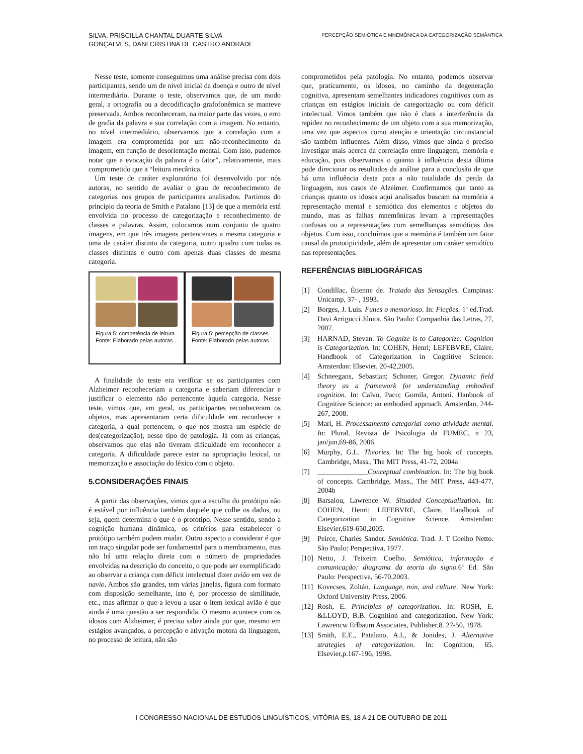SILVA, PRISCILLA CHANTAL DUARTE SILVA
GONÇALVES, DANI CRISTINA DE CASTRO ANDRADE
PERCEPÇÃO SEMIÓTICA E MNEMÔNICA DA CATEGORIZAÇÃO SEMÂNTICA
Nesse teste, somente conseguimos uma análise precisa com dois participantes, sendo um de nível inicial da doença e outro de nível intermediário. Durante o teste, observamos que, de um modo geral, a ortografia ou a decodificação grafofonêmica se manteve preservada. Ambos reconheceram, na maior parte das vezes, o erro de grafia da palavra e sua correlação com a imagem. No entanto, no nível intermediário, observamos que a correlação com a imagem era comprometida por um não-reconhecimento da imagem, em função de desorientação mental. Com isso, pudemos notar que a evocação da palavra é o fator”, relativamente, mais comprometido que a “leitura mecânica.
Um teste de caráter exploratório foi desenvolvido por nós autoras, no sentido de avaliar o grau de reconhecimento de categorias nos grupos de participantes analisados. Partimos do princípio da teoria de Smith e Patalano [13] de que a memória está envolvida no processo de categorização e reconhecimento de classes e palavras. Assim, colocamos num conjunto de quatro imagens, em que três imagens pertencentes a mesma categoria e uma de caráter distinto da categoria, outro quadro com todas as classes distintas e outro com apenas duas classes de mesma categoria.
Figura 5: competência de leitura
Fonte: Elaborado pelas autoras
Figura 5: percepção de classes
Fonte: Elaborado pelas autoras
A finalidade do teste era verificar se os participantes com Alzheimer reconheceriam a categoria e saberiam diferenciar e justificar o elemento não pertencente àquela categoria. Nesse teste, vimos que, em geral, os participantes reconheceram os objetos, mas apresentaram certa dificuldade em reconhecer a categoria, a qual pertencem, o que nos mostra um espécie de des(categorização), nesse tipo de patologia. Já com as crianças, observamos que elas não tiveram dificuldade em reconhecer a categoria. A dificuldade parece estar na apropriação lexical, na memorização e associação do léxico com o objeto.
5.CONSIDERAÇÕES FINAIS
A partir das observações, vimos que a escolha do protótipo não é estável por influência também daquele que colhe os dados, ou seja, quem determina o que é o protótipo. Nesse sentido, sendo a cognição humana dinâmica, os critérios para estabelecer o protótipo também podem mudar. Outro aspecto a considerar é que um traço singular pode ser fundamental para o membramento, mas não há uma relação direta com o número de propriedades envolvidas na descrição do conceito, o que pode ser exemplificado ao observar a criança com déficit intelectual dizer avião em vez de navio. Ambos são grandes, tem várias janelas, figura com formato com disposição semelhante, isto é, por processo de similitude, etc., mas afirmar o que a levou a usar o item lexical avião é que ainda é uma questão a ser respondida. O mesmo acontece com os idosos com Alzheimer, é preciso saber ainda por que, mesmo em estágios avançados, a percepção e ativação motora da linguagem, no processo de leitura, não são
comprometidos pela patologia. No entanto, podemos observar que, praticamente, os idosos, no caminho da degeneração cognitiva, apresentam semelhantes indicadores cognitivos com as crianças em estágios iniciais de categorização ou com déficit intelectual. Vimos também que não é clara a interferência da rapidez no reconhecimento de um objeto com a sua memorização, uma vez que aspectos como atenção e orientação circunstancial são também influentes. Além disso, vimos que ainda é preciso investigar mais acerca da correlação entre linguagem, memória e educação, pois observamos o quanto à influência desta última pode direcionar os resultados da análise para a conclusão de que há uma influência desta para a não totalidade da perda da linguagem, nos casos de Alzeimer. Confirmamos que tanto as crianças quanto os idosos aqui analisados buscam na memória a representação mental e semiótica dos elementos e objetos do mundo, mas as falhas mnemônicas levam a representações confusas ou a representações com semelhanças semióticas dos objetos. Com isso, concluímos que a memória é também um fator causal da prototipicidade, além de apresentar um caráter semiótico nas representações.
REFERÊNCIAS BIBLIOGRÁFICAS
[1] Condillac, Étienne de. Tratado das Sensações. Campinas: Unicamp, 37- , 1993.
[2] Borges, J. Luis. Funes o memorioso. In: Ficções. 1ª ed.Trad. Davi Arrigucci Júnior. São Paulo: Companhia das Letras, 27, 2007.
[3] HARNAD, Stevan. To Cognize is to Categorize: Cognition is Categorization. In: COHEN, Henri; LEFEBVRE, Claire. Handbook of Categorization in Cognitive Science. Amsterdan: Elsevier, 20-42,2005.
[4] Schneegans, Sebastian; Schoner, Gregor. Dynamic field theory as a framework for understanding embodied cognition. In: Calvo, Paco; Gomila, Antoni. Hanbook of Cognitive Science: an embodied approach. Amsterdan, 244-267, 2008.
[5] Mari, H. Processamento categorial como atividade mental. In: Plural. Revista de Psicologia da FUMEC, n 23, jan/jun,69-86, 2006.
[6] Murphy, G.L. Theories. In: The big book of concepts. Cambridge, Mass., The MIT Press, 41-72, 2004a
[7] ______________Conceptual combination. In: The big book of concepts. Cambridge, Mass., The MIT Press, 443-477, 2004b
[8] Barsalou, Lawrence W. Situaded Conceptualization. In: COHEN, Henri; LEFEBVRE, Claire. Handbook of Categorization in Cognitive Science. Amsterdan: Elsevier,619-650,2005.
[9] Peirce, Charles Sander. Semiótica. Trad. J. T Coelho Netto. São Paulo: Perspectiva, 1977.
[10] Netto, J. Teixeira Coelho. Semiótica, informação e comunicação: diagrama da teoria do signo. 6ª Ed. São Paulo: Perspectiva, 56-70,2003.
[11] Kovecses, Zoltán. Language, min, and culture. New York: Oxford University Press, 2006.
[12] Rosh, E. Principles of categorization. In: ROSH, E. &LLOYD, B.B. Cognition and categorization. New York: Lawrencw Erlbaum Associates, Publisher,8. 27-50, 1978.
[13] Smith, E.E., Patalano, A.L, & Jonides, J. Alternative strategies of categorization. In: Cognition, 65. Elsevier,p.167-196, 1998.
I CONGRESSO NACIONAL DE ESTUDOS LINGUÍSTICOS, VITÓRIA-ES, 18 A 21 DE OUTUBRO DE 2011